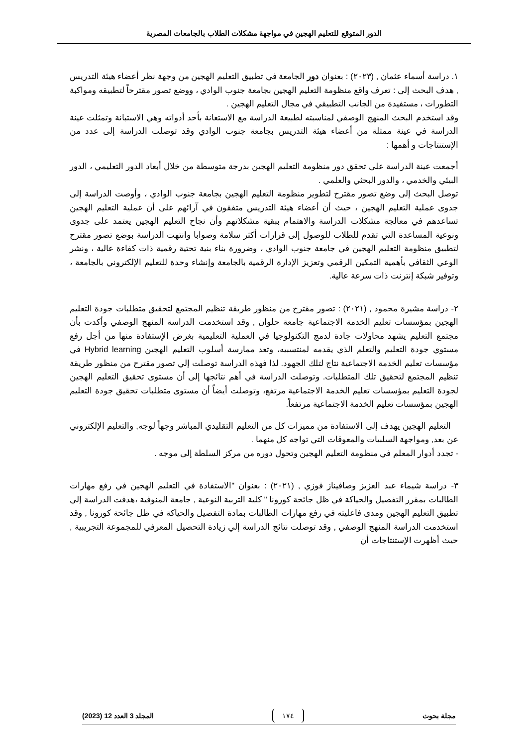الدور المتوقع للتعليم الهجين في مواجهة مشكلات الطلاب بالجامعات المصرية
١. دراسة أسماء عثمان , (٢٠٢٣) : بعنوان دور الجامعة في تطبيق التعليم الهجين من وجهة نظر أعضاء هيئة التدريس , هدف البحث إلى : تعرف واقع منظومة التعليم الهجين بجامعة جنوب الوادي ، ووضع تصور مقترحاً لتطبيقه ومواكبة التطورات ، مستفيدة من الجانب التطبيقي في مجال التعليم الهجين .
وقد استخدم البحث المنهج الوصفي لمناسبته لطبيعة الدراسة مع الاستعانة بأحد أدواته وهي الاستبانة وتمثلت عينة الدراسة في عينة ممثلة من أعضاء هيئة التدريس بجامعة جنوب الوادي وقد توصلت الدراسة إلى عدد من الإستنتاجات و أهمها :
أجمعت عينة الدراسة على تحقق دور منظومة التعليم الهجين بدرجة متوسطة من خلال أبعاد الدور التعليمي ، الدور البيئي والخدمي ، والدور البحثي والعلمي .
توصل البحث إلى وضع تصور مقترح لتطوير منظومة التعليم الهجين بجامعة جنوب الوادي ، وأوصت الدراسة إلى جدوى عملية التعليم الهجين ، حيث أن أعضاء هيئة التدريس متفقون في آرائهم على أن عملية التعليم الهجين تساعدهم في معالجة مشكلات الدراسة والاهتمام ببقية مشكلاتهم وأن نجاح التعليم الهجين يعتمد على جدوى ونوعية المساعدة التي تقدم للطلاب للوصول إلى قرارات أكثر سلامة وصوابا وانتهت الدراسة بوضع تصور مقترح لتطبيق منظومة التعليم الهجين في جامعة جنوب الوادي ، وضرورة بناء بنية تحتية رقمية ذات كفاءة عالية ، ونشر الوعي الثقافي بأهمية التمكين الرقمي وتعزيز الإدارة الرقمية بالجامعة وإنشاء وحدة للتعليم الإلكتروني بالجامعة ، وتوفير شبكة إنترنت ذات سرعة عالية.
٢- دراسة مشيرة محمود , (٢٠٢١) : تصور مقترح من منظور طريقة تنظيم المجتمع لتحقيق متطلبات جودة التعليم الهجين بمؤسسات تعليم الخدمة الاجتماعية جامعة حلوان , وقد استخدمت الدراسة المنهج الوصفي وأكدت بأن مجتمع التعليم يشهد محاولات جادة لدمج التكنولوجيا في العملية التعليمية بغرض الإستفادة منها من أجل رفع مستوي جودة التعليم والتعلم الذي يقدمه لمنتسبيه، وتعد ممارسة أسلوب التعليم الهجين Hybrid learning في مؤسسات تعليم الخدمة الاجتماعية نتاج لتلك الجهود. لذا فهذه الدراسة توصلت إلي تصور مقترح من منظور طريقة تنظيم المجتمع لتحقيق تلك المتطلبات. وتوصلت الدراسة في أهم نتائجها إلى أن مستوى تحقيق التعليم الهجين لجودة التعليم بمؤسسات تعليم الخدمة الاجتماعية مرتفع، وتوصلت أيضاً أن مستوى متطلبات تحقيق جودة التعليم الهجين بمؤسسات تعليم الخدمة الاجتماعية مرتفعاً.
التعليم الهجين يهدف إلى الاستفادة من مميزات كل من التعليم التقليدي المباشر وجهاً لوجه, والتعليم الإلكتروني عن بعد, ومواجهة السلبيات والمعوقات التي تواجه كل منهما .
- تجدد أدوار المعلم في منظومة التعليم الهجين وتحول دوره من مركز السلطة إلى موجه .
٣- دراسة شيماء عبد العزيز وصافيناز فوزي , (٢٠٢١) : بعنوان "الاستفادة في التعليم الهجين في رفع مهارات الطالبات بمقرر التفصيل والحياكة في ظل جائحة كورونا " كلية التربية النوعية , جامعة المنوفية ،هدفت الدراسة إلي تطبيق التعليم الهجين ومدى فاعليته في رفع مهارات الطالبات بمادة التفصيل والحياكة في ظل جائحة كورونا , وقد استخدمت الدراسة المنهج الوصفي , وقد توصلت نتائج الدراسة إلي زيادة التحصيل المعرفي للمجموعة التجريبية , حيث أظهرت الإستنتاجات أن
مجلة بحوث ١٧٤ المجلد 3 العدد 12 (2023)